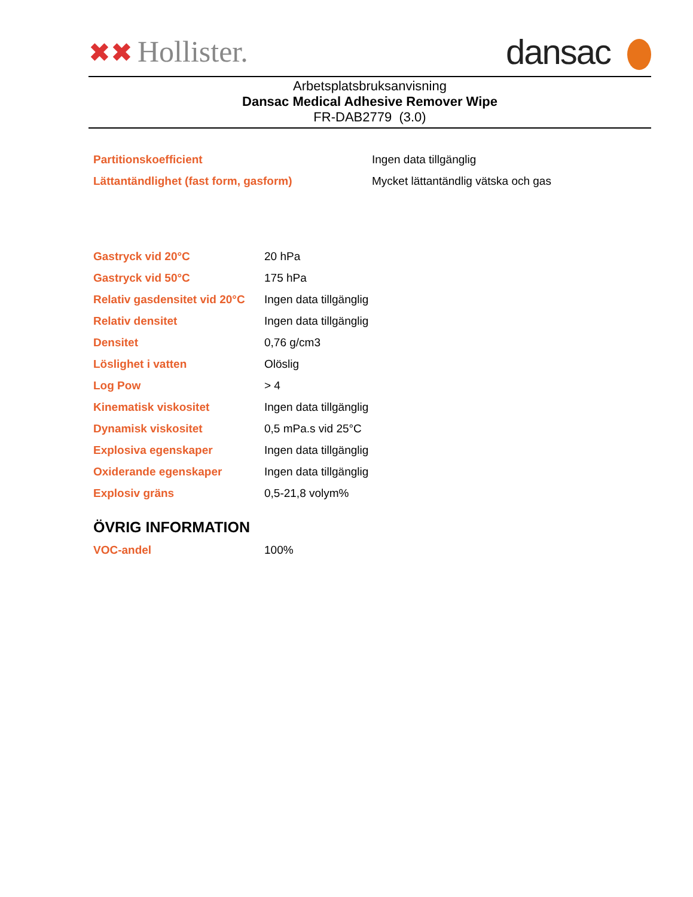✖✖ Hollister.
dansac
Arbetsplatsbruksanvisning
Dansac Medical Adhesive Remover Wipe
FR-DAB2779 (3.0)
| Partitionskoefficient | Ingen data tillgänglig |
| Lättantändlighet (fast form, gasform) | Mycket lättantändlig vätska och gas |
| Gastryck vid 20°C | 20 hPa |
| Gastryck vid 50°C | 175 hPa |
| Relativ gasdensitet vid 20°C | Ingen data tillgänglig |
| Relativ densitet | Ingen data tillgänglig |
| Densitet | 0,76 g/cm3 |
| Löslighet i vatten | Olöslig |
| Log Pow | > 4 |
| Kinematisk viskositet | Ingen data tillgänglig |
| Dynamisk viskositet | 0,5 mPa.s vid 25°C |
| Explosiva egenskaper | Ingen data tillgänglig |
| Oxiderande egenskaper | Ingen data tillgänglig |
| Explosiv gräns | 0,5-21,8 volym% |
ÖVRIG INFORMATION
| VOC-andel | 100% |